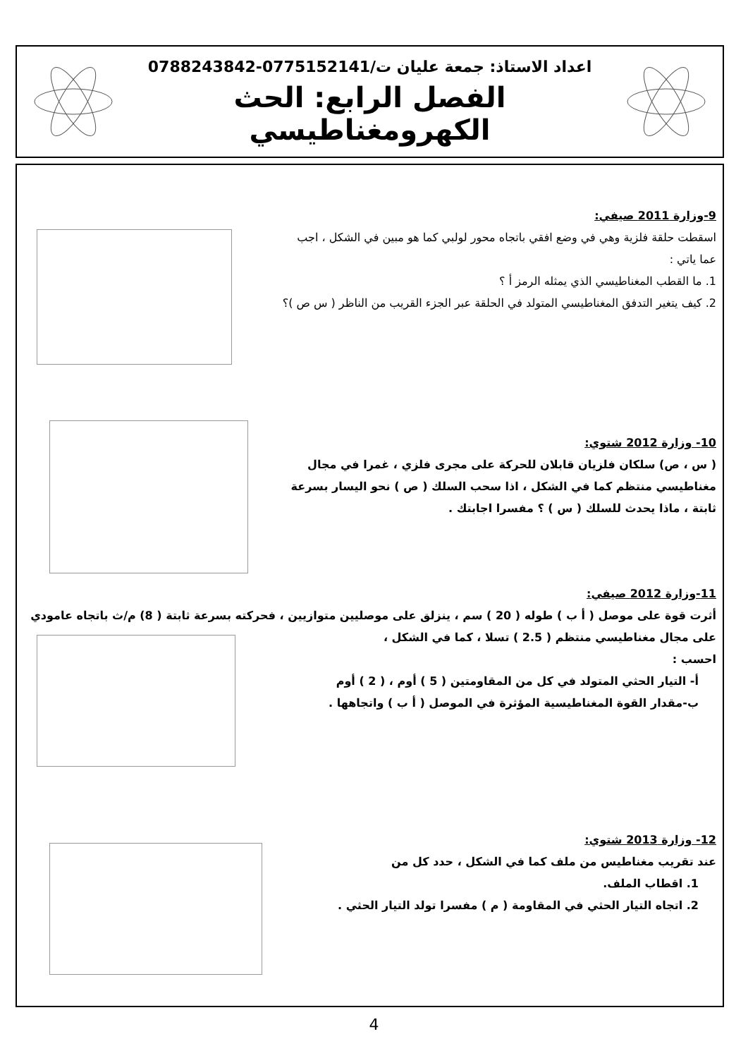اعداد الاستاذ: جمعة عليان ت/0775152141-0788243842
الفصل الرابع: الحث الكهرومغناطيسي
9-وزارة 2011 صيفي:
اسقطت حلقة فلزية وهي في وضع افقي باتجاه محور لولبي كما هو مبين في الشكل ، اجب عما ياتي :
1. ما القطب المغناطيسي الذي يمثله الرمز أ ؟
2. كيف يتغير التدفق المغناطيسي المتولد في الحلقة عبر الجزء القريب من الناظر ( س ص )؟
10- وزارة 2012 شتوي:
( س ، ص) سلكان فلزيان قابلان للحركة على مجرى فلزي ، غمرا في مجال مغناطيسي منتظم كما في الشكل ، اذا سحب السلك ( ص ) نحو اليسار بسرعة ثابتة ، ماذا يحدث للسلك ( س ) ؟ مفسرا اجابتك .
11-وزارة 2012 صيفي:
أثرت قوة على موصل ( أ ب ) طوله ( 20 ) سم ، ينزلق على موصليين متوازيين ، فحركته بسرعة ثابتة ( 8) م/ث باتجاه عامودي على مجال مغناطيسي منتظم ( 2.5 ) تسلا ، كما في الشكل ،
احسب :
أ- التيار الحثي المتولد في كل من المقاومتين ( 5 ) أوم ، ( 2 ) أوم
ب-مقدار القوة المغناطيسية المؤثرة في الموصل ( أ ب ) واتجاهها .
12- وزارة 2013 شتوي:
عند تقريب مغناطيس من ملف كما في الشكل ، حدد كل من
1. اقطاب الملف.
2. اتجاه التيار الحثي في المقاومة ( م ) مفسرا تولد التيار الحثي .
4